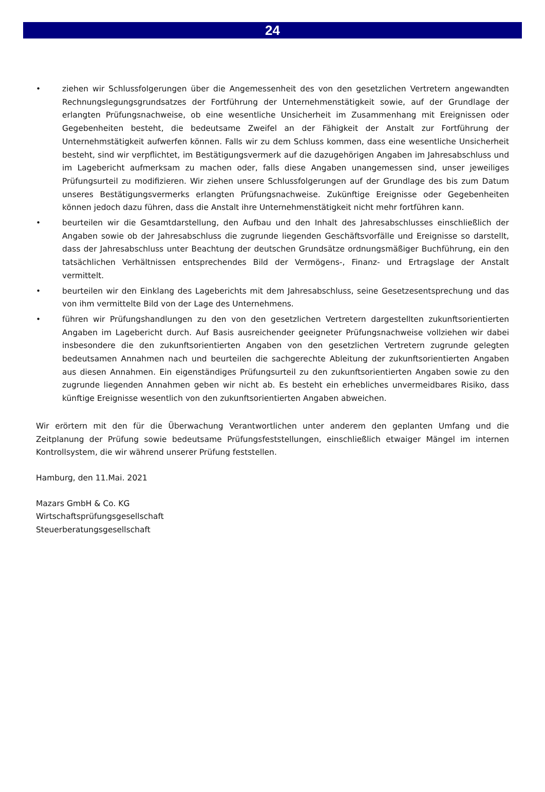24
• ziehen wir Schlussfolgerungen über die Angemessenheit des von den gesetzlichen Vertretern angewandten Rechnungslegungsgrundsatzes der Fortführung der Unternehmenstätigkeit sowie, auf der Grundlage der erlangten Prüfungsnachweise, ob eine wesentliche Unsicherheit im Zusammenhang mit Ereignissen oder Gegebenheiten besteht, die bedeutsame Zweifel an der Fähigkeit der Anstalt zur Fortführung der Unternehmstätigkeit aufwerfen können. Falls wir zu dem Schluss kommen, dass eine wesentliche Unsicherheit besteht, sind wir verpflichtet, im Bestätigungsvermerk auf die dazugehörigen Angaben im Jahresabschluss und im Lagebericht aufmerksam zu machen oder, falls diese Angaben unangemessen sind, unser jeweiliges Prüfungsurteil zu modifizieren. Wir ziehen unsere Schlussfolgerungen auf der Grundlage des bis zum Datum unseres Bestätigungsvermerks erlangten Prüfungsnachweise. Zukünftige Ereignisse oder Gegebenheiten können jedoch dazu führen, dass die Anstalt ihre Unternehmenstätigkeit nicht mehr fortführen kann.
• beurteilen wir die Gesamtdarstellung, den Aufbau und den Inhalt des Jahresabschlusses einschließlich der Angaben sowie ob der Jahresabschluss die zugrunde liegenden Geschäftsvorfälle und Ereignisse so darstellt, dass der Jahresabschluss unter Beachtung der deutschen Grundsätze ordnungsmäßiger Buchführung, ein den tatsächlichen Verhältnissen entsprechendes Bild der Vermögens-, Finanz- und Ertragslage der Anstalt vermittelt.
• beurteilen wir den Einklang des Lageberichts mit dem Jahresabschluss, seine Gesetzesentsprechung und das von ihm vermittelte Bild von der Lage des Unternehmens.
• führen wir Prüfungshandlungen zu den von den gesetzlichen Vertretern dargestellten zukunftsorientierten Angaben im Lagebericht durch. Auf Basis ausreichender geeigneter Prüfungsnachweise vollziehen wir dabei insbesondere die den zukunftsorientierten Angaben von den gesetzlichen Vertretern zugrunde gelegten bedeutsamen Annahmen nach und beurteilen die sachgerechte Ableitung der zukunftsorientierten Angaben aus diesen Annahmen. Ein eigenständiges Prüfungsurteil zu den zukunftsorientierten Angaben sowie zu den zugrunde liegenden Annahmen geben wir nicht ab. Es besteht ein erhebliches unvermeidbares Risiko, dass künftige Ereignisse wesentlich von den zukunftsorientierten Angaben abweichen.
Wir erörtern mit den für die Überwachung Verantwortlichen unter anderem den geplanten Umfang und die Zeitplanung der Prüfung sowie bedeutsame Prüfungsfeststellungen, einschließlich etwaiger Mängel im internen Kontrollsystem, die wir während unserer Prüfung feststellen.
Hamburg, den 11.Mai. 2021
Mazars GmbH & Co. KG
Wirtschaftsprüfungsgesellschaft
Steuerberatungsgesellschaft